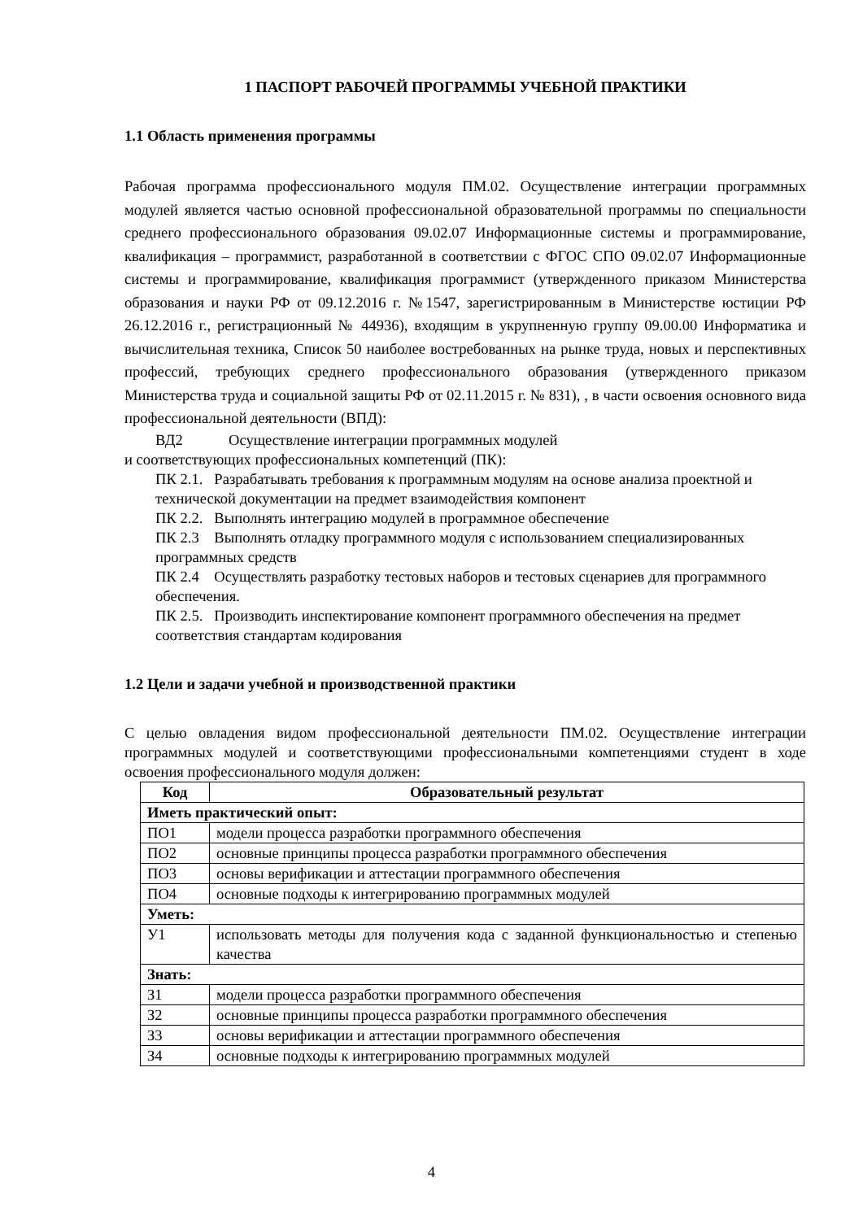1 ПАСПОРТ РАБОЧЕЙ ПРОГРАММЫ УЧЕБНОЙ ПРАКТИКИ
1.1 Область применения программы
Рабочая программа профессионального модуля ПМ.02. Осуществление интеграции программных модулей является частью основной профессиональной образовательной программы по специальности среднего профессионального образования 09.02.07 Информационные системы и программирование, квалификация – программист, разработанной в соответствии с ФГОС СПО 09.02.07 Информационные системы и программирование, квалификация программист (утвержденного приказом Министерства образования и науки РФ от 09.12.2016 г. №1547, зарегистрированным в Министерстве юстиции РФ 26.12.2016 г., регистрационный № 44936), входящим в укрупненную группу 09.00.00 Информатика и вычислительная техника, Список 50 наиболее востребованных на рынке труда, новых и перспективных профессий, требующих среднего профессионального образования (утвержденного приказом Министерства труда и социальной защиты РФ от 02.11.2015 г. № 831), , в части освоения основного вида профессиональной деятельности (ВПД):
ВД2 Осуществление интеграции программных модулей
и соответствующих профессиональных компетенций (ПК):
ПК 2.1. Разрабатывать требования к программным модулям на основе анализа проектной и технической документации на предмет взаимодействия компонент
ПК 2.2. Выполнять интеграцию модулей в программное обеспечение
ПК 2.3 Выполнять отладку программного модуля с использованием специализированных программных средств
ПК 2.4 Осуществлять разработку тестовых наборов и тестовых сценариев для программного обеспечения.
ПК 2.5. Производить инспектирование компонент программного обеспечения на предмет соответствия стандартам кодирования
1.2 Цели и задачи учебной и производственной практики
С целью овладения видом профессиональной деятельности ПМ.02. Осуществление интеграции программных модулей и соответствующими профессиональными компетенциями студент в ходе освоения профессионального модуля должен:
| Код | Образовательный результат |
| --- | --- |
| Иметь практический опыт: | |
| ПО1 | модели процесса разработки программного обеспечения |
| ПО2 | основные принципы процесса разработки программного обеспечения |
| ПО3 | основы верификации и аттестации программного обеспечения |
| ПО4 | основные подходы к интегрированию программных модулей |
| Уметь: | |
| У1 | использовать методы для получения кода с заданной функциональностью и степенью качества |
| Знать: | |
| З1 | модели процесса разработки программного обеспечения |
| З2 | основные принципы процесса разработки программного обеспечения |
| З3 | основы верификации и аттестации программного обеспечения |
| З4 | основные подходы к интегрированию программных модулей |
4